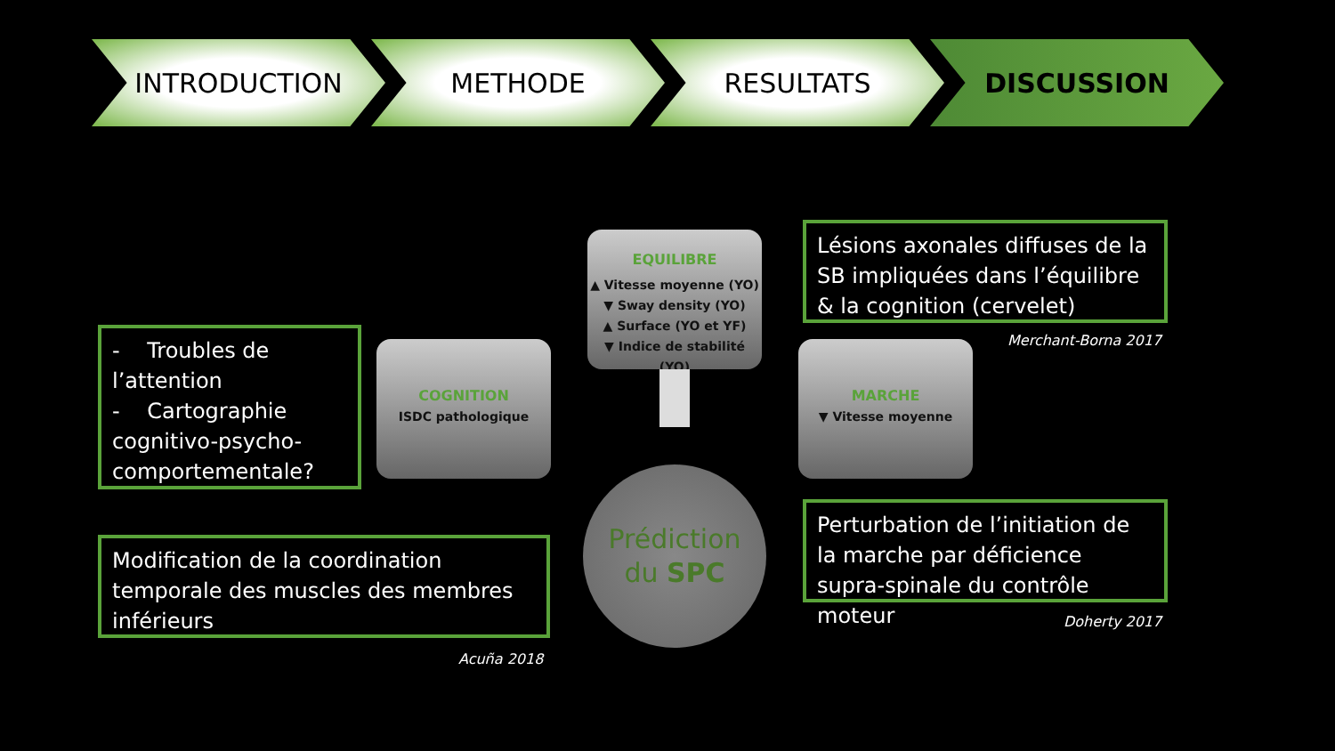INTRODUCTION METHODE RESULTATS DISCUSSION
- Troubles de l’attention
- Cartographie cognitivo-psycho-comportementale?
EQUILIBRE
▲ Vitesse moyenne (YO)
▼ Sway density (YO)
▲ Surface (YO et YF)
▼ Indice de stabilité (YO)
COGNITION
ISDC pathologique
MARCHE
▼ Vitesse moyenne
Prédiction
du SPC
Lésions axonales diffuses de la SB impliquées dans l’équilibre & la cognition (cervelet)
Merchant-Borna 2017
Perturbation de l’initiation de la marche par déficience supra-spinale du contrôle moteur
Doherty 2017
Modification de la coordination temporale des muscles des membres inférieurs
Acuña 2018